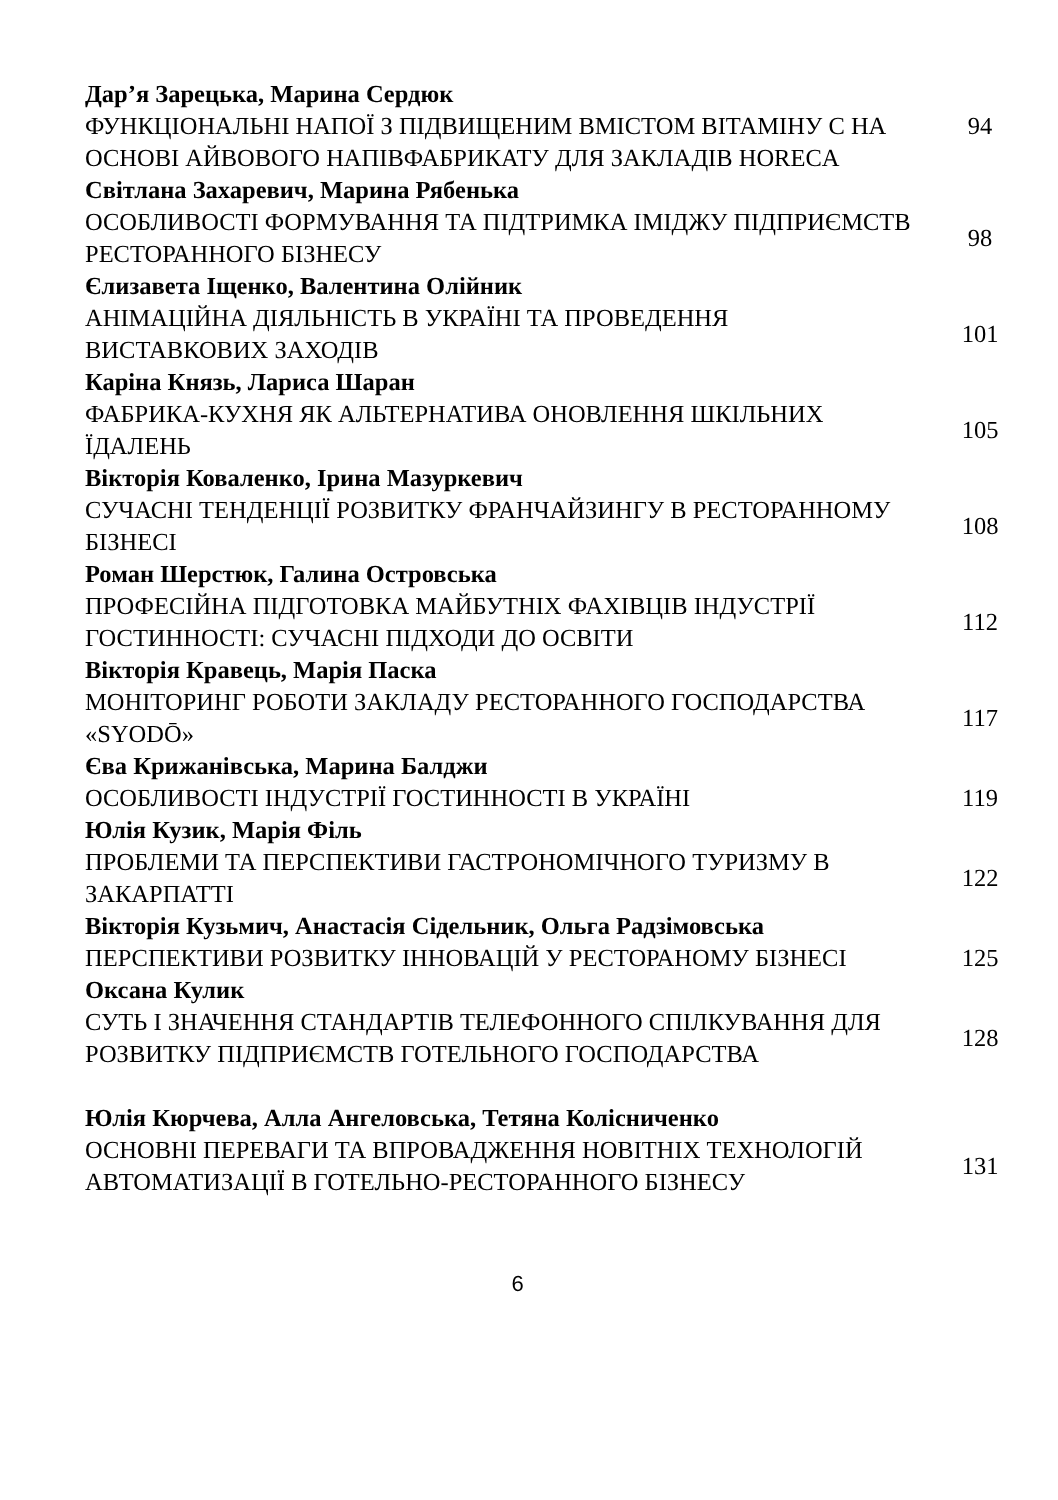Дар’я Зарецька, Марина Сердюк
ФУНКЦІОНАЛЬНІ НАПОЇ З ПІДВИЩЕНИМ ВМІСТОМ ВІТАМІНУ С НА ОСНОВІ АЙВОВОГО НАПІВФАБРИКАТУ ДЛЯ ЗАКЛАДІВ HORECA
94
Світлана Захаревич, Марина Рябенька
ОСОБЛИВОСТІ ФОРМУВАННЯ ТА ПІДТРИМКА ІМІДЖУ ПІДПРИЄМСТВ РЕСТОРАННОГО БІЗНЕСУ
98
Єлизавета Іщенко, Валентина Олійник
АНІМАЦІЙНА ДІЯЛЬНІСТЬ В УКРАЇНІ ТА ПРОВЕДЕННЯ ВИСТАВКОВИХ ЗАХОДІВ
101
Каріна Князь, Лариса Шаран
ФАБРИКА-КУХНЯ ЯК АЛЬТЕРНАТИВА ОНОВЛЕННЯ ШКІЛЬНИХ ЇДАЛЕНЬ 105
Вікторія Коваленко, Ірина Мазуркевич
СУЧАСНІ ТЕНДЕНЦІЇ РОЗВИТКУ ФРАНЧАЙЗИНГУ В РЕСТОРАННОМУ БІЗНЕСІ
108
Роман Шерстюк, Галина Островська
ПРОФЕСІЙНА ПІДГОТОВКА МАЙБУТНІХ ФАХІВЦІВ ІНДУСТРІЇ ГОСТИННОСТІ: СУЧАСНІ ПІДХОДИ ДО ОСВІТИ
112
Вікторія Кравець, Марія Паска
МОНІТОРИНГ РОБОТИ ЗАКЛАДУ РЕСТОРАННОГО ГОСПОДАРСТВА «SYODŌ»
117
Єва Крижанівська, Марина Балджи
ОСОБЛИВОСТІ ІНДУСТРІЇ ГОСТИННОСТІ В УКРАЇНІ 119
Юлія Кузик, Марія Філь
ПРОБЛЕМИ ТА ПЕРСПЕКТИВИ ГАСТРОНОМІЧНОГО ТУРИЗМУ В ЗАКАРПАТТІ
122
Вікторія Кузьмич, Анастасія Сідельник, Ольга Радзімовська
ПЕРСПЕКТИВИ РОЗВИТКУ ІННОВАЦІЙ У РЕСТОРАНОМУ БІЗНЕСІ 125
Оксана Кулик
СУТЬ І ЗНАЧЕННЯ СТАНДАРТІВ ТЕЛЕФОННОГО СПІЛКУВАННЯ ДЛЯ РОЗВИТКУ ПІДПРИЄМСТВ ГОТЕЛЬНОГО ГОСПОДАРСТВА
128
Юлія Кюрчева, Алла Ангеловська, Тетяна Колісниченко
ОСНОВНІ ПЕРЕВАГИ ТА ВПРОВАДЖЕННЯ НОВІТНІХ ТЕХНОЛОГІЙ АВТОМАТИЗАЦІЇ В ГОТЕЛЬНО-РЕСТОРАННОГО БІЗНЕСУ
131
6